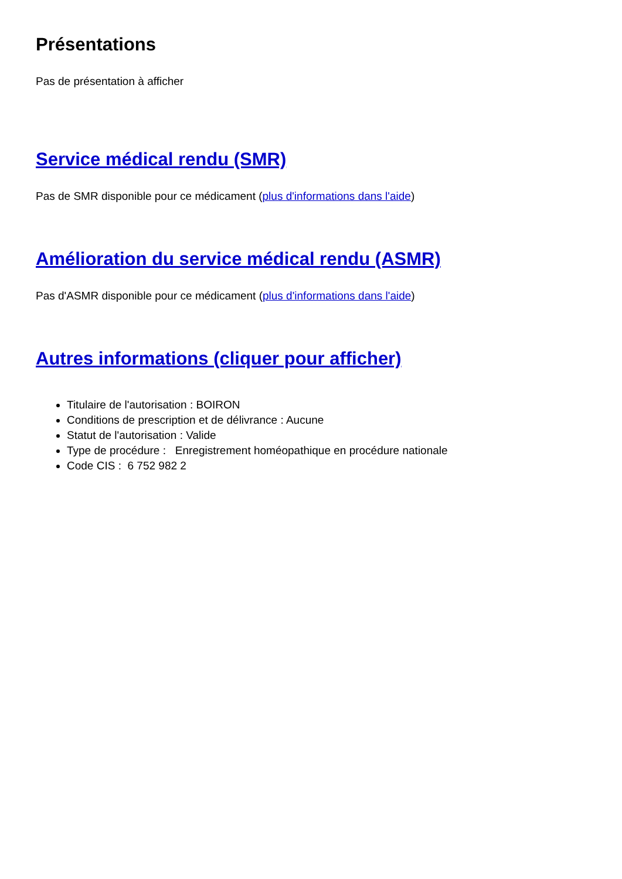Présentations
Pas de présentation à afficher
Service médical rendu (SMR)
Pas de SMR disponible pour ce médicament (plus d'informations dans l'aide)
Amélioration du service médical rendu (ASMR)
Pas d'ASMR disponible pour ce médicament (plus d'informations dans l'aide)
Autres informations (cliquer pour afficher)
Titulaire de l'autorisation : BOIRON
Conditions de prescription et de délivrance : Aucune
Statut de l'autorisation : Valide
Type de procédure : Enregistrement homéopathique en procédure nationale
Code CIS : 6 752 982 2